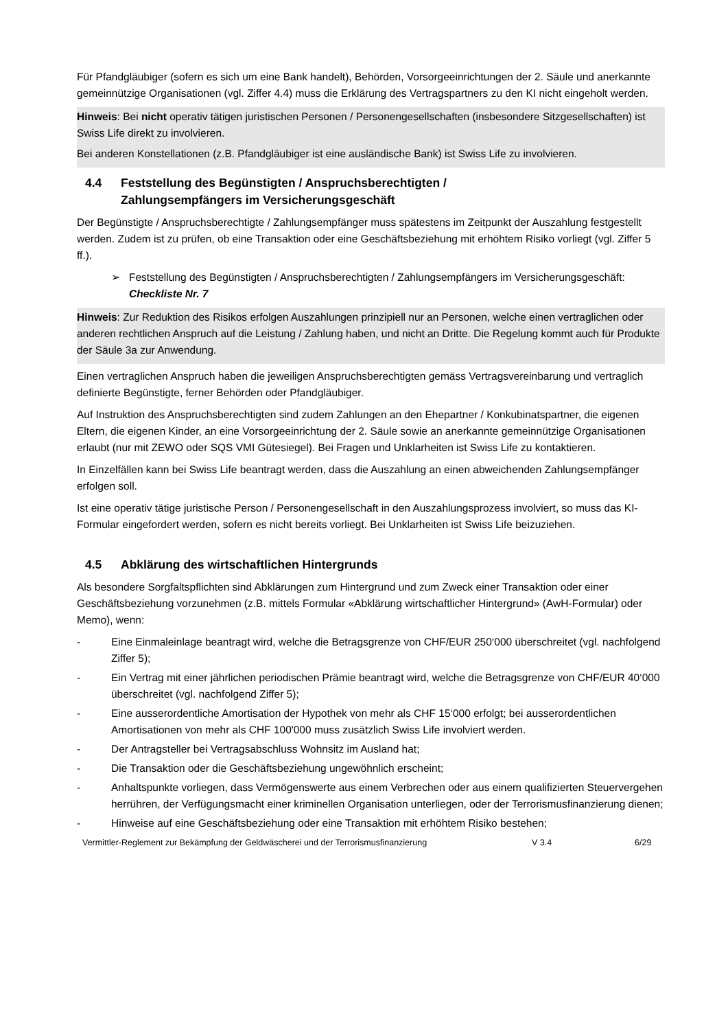Für Pfandgläubiger (sofern es sich um eine Bank handelt), Behörden, Vorsorgeeinrichtungen der 2. Säule und anerkannte gemeinnützige Organisationen (vgl. Ziffer 4.4) muss die Erklärung des Vertragspartners zu den KI nicht eingeholt werden.
Hinweis: Bei nicht operativ tätigen juristischen Personen / Personengesellschaften (insbesondere Sitzgesellschaften) ist Swiss Life direkt zu involvieren.
Bei anderen Konstellationen (z.B. Pfandgläubiger ist eine ausländische Bank) ist Swiss Life zu involvieren.
4.4 Feststellung des Begünstigten / Anspruchsberechtigten /
Zahlungsempfängers im Versicherungsgeschäft
Der Begünstigte / Anspruchsberechtigte / Zahlungsempfänger muss spätestens im Zeitpunkt der Auszahlung festgestellt werden. Zudem ist zu prüfen, ob eine Transaktion oder eine Geschäftsbeziehung mit erhöhtem Risiko vorliegt (vgl. Ziffer 5 ff.).
➢ Feststellung des Begünstigten / Anspruchsberechtigten / Zahlungsempfängers im Versicherungsgeschäft:
Checkliste Nr. 7
Hinweis: Zur Reduktion des Risikos erfolgen Auszahlungen prinzipiell nur an Personen, welche einen vertraglichen oder anderen rechtlichen Anspruch auf die Leistung / Zahlung haben, und nicht an Dritte. Die Regelung kommt auch für Produkte der Säule 3a zur Anwendung.
Einen vertraglichen Anspruch haben die jeweiligen Anspruchsberechtigten gemäss Vertragsvereinbarung und vertraglich definierte Begünstigte, ferner Behörden oder Pfandgläubiger.
Auf Instruktion des Anspruchsberechtigten sind zudem Zahlungen an den Ehepartner / Konkubinatspartner, die eigenen Eltern, die eigenen Kinder, an eine Vorsorgeeinrichtung der 2. Säule sowie an anerkannte gemeinnützige Organisationen erlaubt (nur mit ZEWO oder SQS VMI Gütesiegel). Bei Fragen und Unklarheiten ist Swiss Life zu kontaktieren.
In Einzelfällen kann bei Swiss Life beantragt werden, dass die Auszahlung an einen abweichenden Zahlungsempfänger erfolgen soll.
Ist eine operativ tätige juristische Person / Personengesellschaft in den Auszahlungsprozess involviert, so muss das KI-Formular eingefordert werden, sofern es nicht bereits vorliegt. Bei Unklarheiten ist Swiss Life beizuziehen.
4.5 Abklärung des wirtschaftlichen Hintergrunds
Als besondere Sorgfaltspflichten sind Abklärungen zum Hintergrund und zum Zweck einer Transaktion oder einer Geschäftsbeziehung vorzunehmen (z.B. mittels Formular «Abklärung wirtschaftlicher Hintergrund» (AwH-Formular) oder Memo), wenn:
- Eine Einmaleinlage beantragt wird, welche die Betragsgrenze von CHF/EUR 250‘000 überschreitet (vgl. nachfolgend Ziffer 5);
- Ein Vertrag mit einer jährlichen periodischen Prämie beantragt wird, welche die Betragsgrenze von CHF/EUR 40‘000 überschreitet (vgl. nachfolgend Ziffer 5);
- Eine ausserordentliche Amortisation der Hypothek von mehr als CHF 15‘000 erfolgt; bei ausserordentlichen Amortisationen von mehr als CHF 100'000 muss zusätzlich Swiss Life involviert werden.
- Der Antragsteller bei Vertragsabschluss Wohnsitz im Ausland hat;
- Die Transaktion oder die Geschäftsbeziehung ungewöhnlich erscheint;
- Anhaltspunkte vorliegen, dass Vermögenswerte aus einem Verbrechen oder aus einem qualifizierten Steuervergehen herrühren, der Verfügungsmacht einer kriminellen Organisation unterliegen, oder der Terrorismusfinanzierung dienen;
- Hinweise auf eine Geschäftsbeziehung oder eine Transaktion mit erhöhtem Risiko bestehen;
Vermittler-Reglement zur Bekämpfung der Geldwäscherei und der Terrorismusfinanzierung V 3.4 6/29